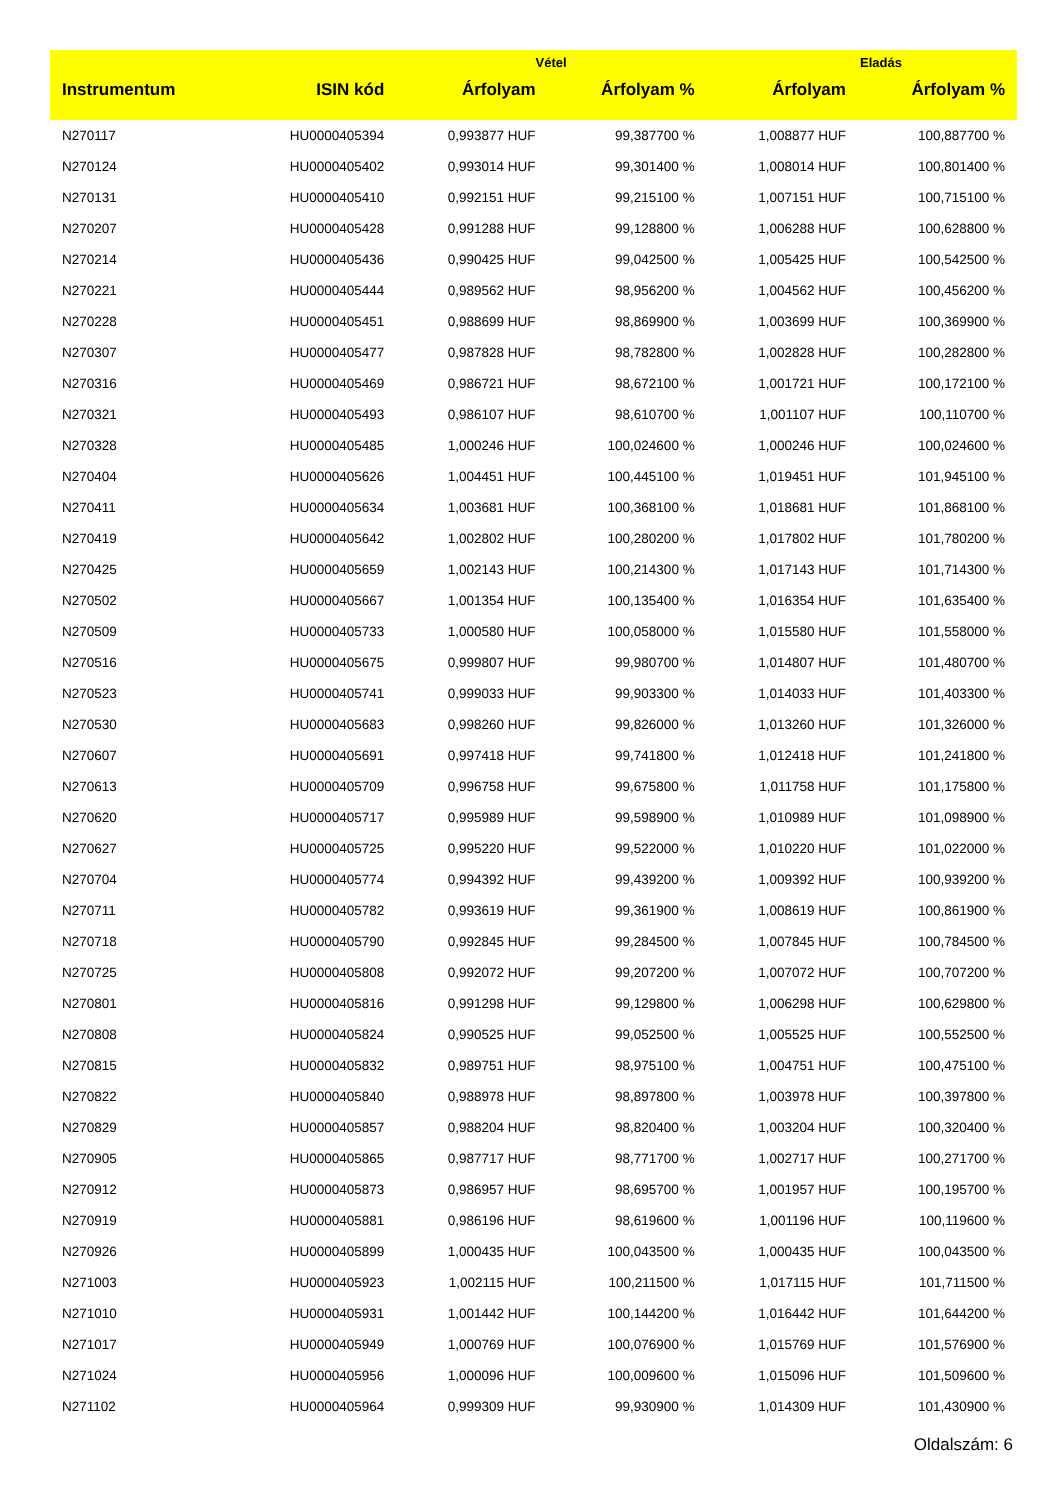| | | Vétel | | Eladás | |
| --- | --- | --- | --- | --- | --- |
| Instrumentum | ISIN kód | Árfolyam | Árfolyam % | Árfolyam | Árfolyam % |
| N270117 | HU0000405394 | 0,993877 HUF | 99,387700 % | 1,008877 HUF | 100,887700 % |
| N270124 | HU0000405402 | 0,993014 HUF | 99,301400 % | 1,008014 HUF | 100,801400 % |
| N270131 | HU0000405410 | 0,992151 HUF | 99,215100 % | 1,007151 HUF | 100,715100 % |
| N270207 | HU0000405428 | 0,991288 HUF | 99,128800 % | 1,006288 HUF | 100,628800 % |
| N270214 | HU0000405436 | 0,990425 HUF | 99,042500 % | 1,005425 HUF | 100,542500 % |
| N270221 | HU0000405444 | 0,989562 HUF | 98,956200 % | 1,004562 HUF | 100,456200 % |
| N270228 | HU0000405451 | 0,988699 HUF | 98,869900 % | 1,003699 HUF | 100,369900 % |
| N270307 | HU0000405477 | 0,987828 HUF | 98,782800 % | 1,002828 HUF | 100,282800 % |
| N270316 | HU0000405469 | 0,986721 HUF | 98,672100 % | 1,001721 HUF | 100,172100 % |
| N270321 | HU0000405493 | 0,986107 HUF | 98,610700 % | 1,001107 HUF | 100,110700 % |
| N270328 | HU0000405485 | 1,000246 HUF | 100,024600 % | 1,000246 HUF | 100,024600 % |
| N270404 | HU0000405626 | 1,004451 HUF | 100,445100 % | 1,019451 HUF | 101,945100 % |
| N270411 | HU0000405634 | 1,003681 HUF | 100,368100 % | 1,018681 HUF | 101,868100 % |
| N270419 | HU0000405642 | 1,002802 HUF | 100,280200 % | 1,017802 HUF | 101,780200 % |
| N270425 | HU0000405659 | 1,002143 HUF | 100,214300 % | 1,017143 HUF | 101,714300 % |
| N270502 | HU0000405667 | 1,001354 HUF | 100,135400 % | 1,016354 HUF | 101,635400 % |
| N270509 | HU0000405733 | 1,000580 HUF | 100,058000 % | 1,015580 HUF | 101,558000 % |
| N270516 | HU0000405675 | 0,999807 HUF | 99,980700 % | 1,014807 HUF | 101,480700 % |
| N270523 | HU0000405741 | 0,999033 HUF | 99,903300 % | 1,014033 HUF | 101,403300 % |
| N270530 | HU0000405683 | 0,998260 HUF | 99,826000 % | 1,013260 HUF | 101,326000 % |
| N270607 | HU0000405691 | 0,997418 HUF | 99,741800 % | 1,012418 HUF | 101,241800 % |
| N270613 | HU0000405709 | 0,996758 HUF | 99,675800 % | 1,011758 HUF | 101,175800 % |
| N270620 | HU0000405717 | 0,995989 HUF | 99,598900 % | 1,010989 HUF | 101,098900 % |
| N270627 | HU0000405725 | 0,995220 HUF | 99,522000 % | 1,010220 HUF | 101,022000 % |
| N270704 | HU0000405774 | 0,994392 HUF | 99,439200 % | 1,009392 HUF | 100,939200 % |
| N270711 | HU0000405782 | 0,993619 HUF | 99,361900 % | 1,008619 HUF | 100,861900 % |
| N270718 | HU0000405790 | 0,992845 HUF | 99,284500 % | 1,007845 HUF | 100,784500 % |
| N270725 | HU0000405808 | 0,992072 HUF | 99,207200 % | 1,007072 HUF | 100,707200 % |
| N270801 | HU0000405816 | 0,991298 HUF | 99,129800 % | 1,006298 HUF | 100,629800 % |
| N270808 | HU0000405824 | 0,990525 HUF | 99,052500 % | 1,005525 HUF | 100,552500 % |
| N270815 | HU0000405832 | 0,989751 HUF | 98,975100 % | 1,004751 HUF | 100,475100 % |
| N270822 | HU0000405840 | 0,988978 HUF | 98,897800 % | 1,003978 HUF | 100,397800 % |
| N270829 | HU0000405857 | 0,988204 HUF | 98,820400 % | 1,003204 HUF | 100,320400 % |
| N270905 | HU0000405865 | 0,987717 HUF | 98,771700 % | 1,002717 HUF | 100,271700 % |
| N270912 | HU0000405873 | 0,986957 HUF | 98,695700 % | 1,001957 HUF | 100,195700 % |
| N270919 | HU0000405881 | 0,986196 HUF | 98,619600 % | 1,001196 HUF | 100,119600 % |
| N270926 | HU0000405899 | 1,000435 HUF | 100,043500 % | 1,000435 HUF | 100,043500 % |
| N271003 | HU0000405923 | 1,002115 HUF | 100,211500 % | 1,017115 HUF | 101,711500 % |
| N271010 | HU0000405931 | 1,001442 HUF | 100,144200 % | 1,016442 HUF | 101,644200 % |
| N271017 | HU0000405949 | 1,000769 HUF | 100,076900 % | 1,015769 HUF | 101,576900 % |
| N271024 | HU0000405956 | 1,000096 HUF | 100,009600 % | 1,015096 HUF | 101,509600 % |
| N271102 | HU0000405964 | 0,999309 HUF | 99,930900 % | 1,014309 HUF | 101,430900 % |
Oldalszám: 6